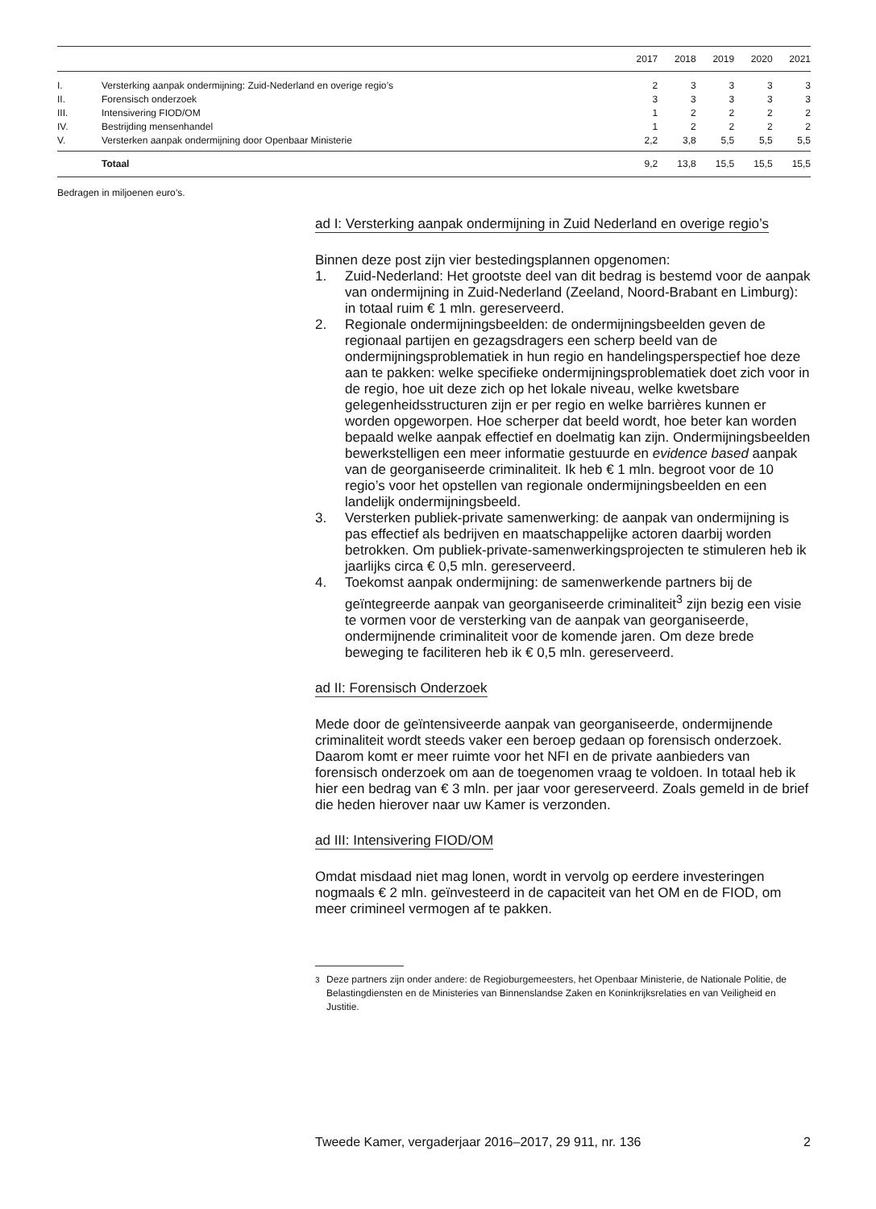| | | 2017 | 2018 | 2019 | 2020 | 2021 |
| --- | --- | --- | --- | --- | --- | --- |
| I. | Versterking aanpak ondermijning: Zuid-Nederland en overige regio’s | 2 | 3 | 3 | 3 | 3 |
| II. | Forensisch onderzoek | 3 | 3 | 3 | 3 | 3 |
| III. | Intensivering FIOD/OM | 1 | 2 | 2 | 2 | 2 |
| IV. | Bestrijding mensenhandel | 1 | 2 | 2 | 2 | 2 |
| V. | Versterken aanpak ondermijning door Openbaar Ministerie | 2,2 | 3,8 | 5,5 | 5,5 | 5,5 |
| | Totaal | 9,2 | 13,8 | 15,5 | 15,5 | 15,5 |
Bedragen in miljoenen euro’s.
ad I: Versterking aanpak ondermijning in Zuid Nederland en overige regio’s
Binnen deze post zijn vier bestedingsplannen opgenomen:
1. Zuid-Nederland: Het grootste deel van dit bedrag is bestemd voor de aanpak van ondermijning in Zuid-Nederland (Zeeland, Noord-Brabant en Limburg): in totaal ruim € 1 mln. gereserveerd.
2. Regionale ondermijningsbeelden: de ondermijningsbeelden geven de regionaal partijen en gezagsdragers een scherp beeld van de ondermijningsproblematiek in hun regio en handelingsperspectief hoe deze aan te pakken: welke specifieke ondermijningsproblematiek doet zich voor in de regio, hoe uit deze zich op het lokale niveau, welke kwetsbare gelegenheidsstructuren zijn er per regio en welke barrières kunnen er worden opgeworpen. Hoe scherper dat beeld wordt, hoe beter kan worden bepaald welke aanpak effectief en doelmatig kan zijn. Ondermijningsbeelden bewerkstelligen een meer informatie gestuurde en evidence based aanpak van de georganiseerde criminaliteit. Ik heb € 1 mln. begroot voor de 10 regio’s voor het opstellen van regionale ondermijningsbeelden en een landelijk ondermijningsbeeld.
3. Versterken publiek-private samenwerking: de aanpak van ondermijning is pas effectief als bedrijven en maatschappelijke actoren daarbij worden betrokken. Om publiek-private-samenwerkingsprojecten te stimuleren heb ik jaarlijks circa € 0,5 mln. gereserveerd.
4. Toekomst aanpak ondermijning: de samenwerkende partners bij de geïntegreerde aanpak van georganiseerde criminaliteit<sup>3</sup> zijn bezig een visie te vormen voor de versterking van de aanpak van georganiseerde, ondermijnende criminaliteit voor de komende jaren. Om deze brede beweging te faciliteren heb ik € 0,5 mln. gereserveerd.
ad II: Forensisch Onderzoek
Mede door de geïntensiveerde aanpak van georganiseerde, ondermijnende criminaliteit wordt steeds vaker een beroep gedaan op forensisch onderzoek. Daarom komt er meer ruimte voor het NFI en de private aanbieders van forensisch onderzoek om aan de toegenomen vraag te voldoen. In totaal heb ik hier een bedrag van € 3 mln. per jaar voor gereserveerd. Zoals gemeld in de brief die heden hierover naar uw Kamer is verzonden.
ad III: Intensivering FIOD/OM
Omdat misdaad niet mag lonen, wordt in vervolg op eerdere investeringen nogmaals € 2 mln. geïnvesteerd in de capaciteit van het OM en de FIOD, om meer crimineel vermogen af te pakken.
<sup>3</sup> Deze partners zijn onder andere: de Regioburgemeesters, het Openbaar Ministerie, de Nationale Politie, de Belastingdiensten en de Ministeries van Binnenslandse Zaken en Koninkrijksrelaties en van Veiligheid en Justitie.
Tweede Kamer, vergaderjaar 2016–2017, 29 911, nr. 136 2